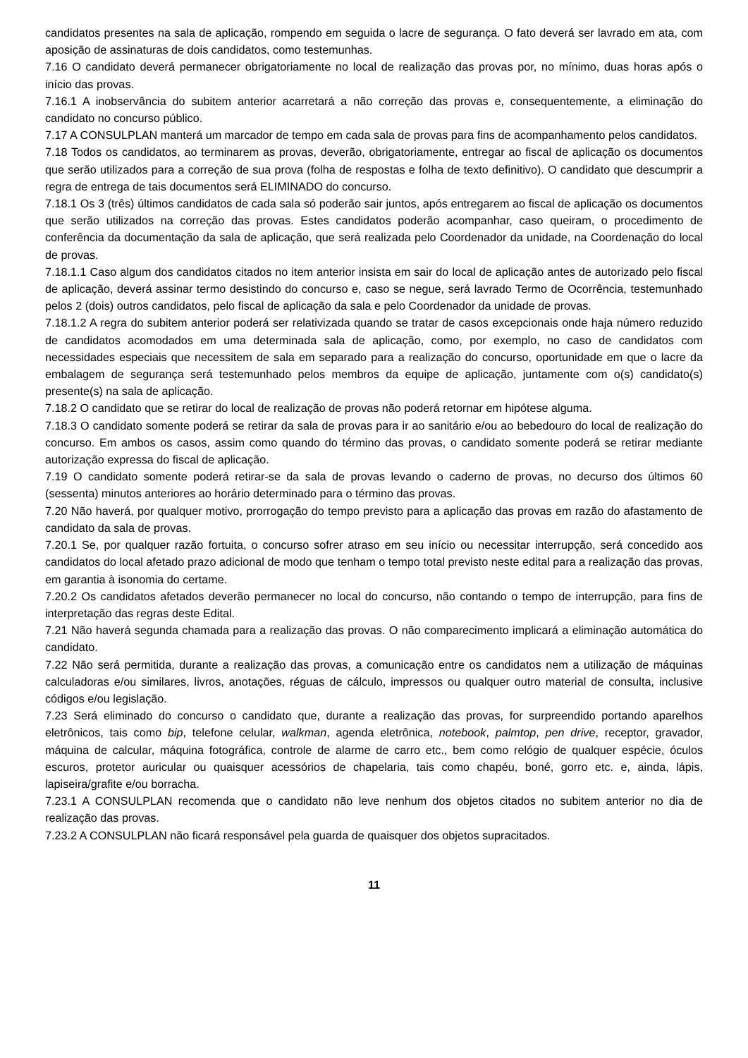candidatos presentes na sala de aplicação, rompendo em seguida o lacre de segurança. O fato deverá ser lavrado em ata, com aposição de assinaturas de dois candidatos, como testemunhas.
7.16 O candidato deverá permanecer obrigatoriamente no local de realização das provas por, no mínimo, duas horas após o início das provas.
7.16.1 A inobservância do subitem anterior acarretará a não correção das provas e, consequentemente, a eliminação do candidato no concurso público.
7.17 A CONSULPLAN manterá um marcador de tempo em cada sala de provas para fins de acompanhamento pelos candidatos.
7.18 Todos os candidatos, ao terminarem as provas, deverão, obrigatoriamente, entregar ao fiscal de aplicação os documentos que serão utilizados para a correção de sua prova (folha de respostas e folha de texto definitivo). O candidato que descumprir a regra de entrega de tais documentos será ELIMINADO do concurso.
7.18.1 Os 3 (três) últimos candidatos de cada sala só poderão sair juntos, após entregarem ao fiscal de aplicação os documentos que serão utilizados na correção das provas. Estes candidatos poderão acompanhar, caso queiram, o procedimento de conferência da documentação da sala de aplicação, que será realizada pelo Coordenador da unidade, na Coordenação do local de provas.
7.18.1.1 Caso algum dos candidatos citados no item anterior insista em sair do local de aplicação antes de autorizado pelo fiscal de aplicação, deverá assinar termo desistindo do concurso e, caso se negue, será lavrado Termo de Ocorrência, testemunhado pelos 2 (dois) outros candidatos, pelo fiscal de aplicação da sala e pelo Coordenador da unidade de provas.
7.18.1.2 A regra do subitem anterior poderá ser relativizada quando se tratar de casos excepcionais onde haja número reduzido de candidatos acomodados em uma determinada sala de aplicação, como, por exemplo, no caso de candidatos com necessidades especiais que necessitem de sala em separado para a realização do concurso, oportunidade em que o lacre da embalagem de segurança será testemunhado pelos membros da equipe de aplicação, juntamente com o(s) candidato(s) presente(s) na sala de aplicação.
7.18.2 O candidato que se retirar do local de realização de provas não poderá retornar em hipótese alguma.
7.18.3 O candidato somente poderá se retirar da sala de provas para ir ao sanitário e/ou ao bebedouro do local de realização do concurso. Em ambos os casos, assim como quando do término das provas, o candidato somente poderá se retirar mediante autorização expressa do fiscal de aplicação.
7.19 O candidato somente poderá retirar-se da sala de provas levando o caderno de provas, no decurso dos últimos 60 (sessenta) minutos anteriores ao horário determinado para o término das provas.
7.20 Não haverá, por qualquer motivo, prorrogação do tempo previsto para a aplicação das provas em razão do afastamento de candidato da sala de provas.
7.20.1 Se, por qualquer razão fortuita, o concurso sofrer atraso em seu início ou necessitar interrupção, será concedido aos candidatos do local afetado prazo adicional de modo que tenham o tempo total previsto neste edital para a realização das provas, em garantia à isonomia do certame.
7.20.2 Os candidatos afetados deverão permanecer no local do concurso, não contando o tempo de interrupção, para fins de interpretação das regras deste Edital.
7.21 Não haverá segunda chamada para a realização das provas. O não comparecimento implicará a eliminação automática do candidato.
7.22 Não será permitida, durante a realização das provas, a comunicação entre os candidatos nem a utilização de máquinas calculadoras e/ou similares, livros, anotações, réguas de cálculo, impressos ou qualquer outro material de consulta, inclusive códigos e/ou legislação.
7.23 Será eliminado do concurso o candidato que, durante a realização das provas, for surpreendido portando aparelhos eletrônicos, tais como bip, telefone celular, walkman, agenda eletrônica, notebook, palmtop, pen drive, receptor, gravador, máquina de calcular, máquina fotográfica, controle de alarme de carro etc., bem como relógio de qualquer espécie, óculos escuros, protetor auricular ou quaisquer acessórios de chapelaria, tais como chapéu, boné, gorro etc. e, ainda, lápis, lapiseira/grafite e/ou borracha.
7.23.1 A CONSULPLAN recomenda que o candidato não leve nenhum dos objetos citados no subitem anterior no dia de realização das provas.
7.23.2 A CONSULPLAN não ficará responsável pela guarda de quaisquer dos objetos supracitados.
11